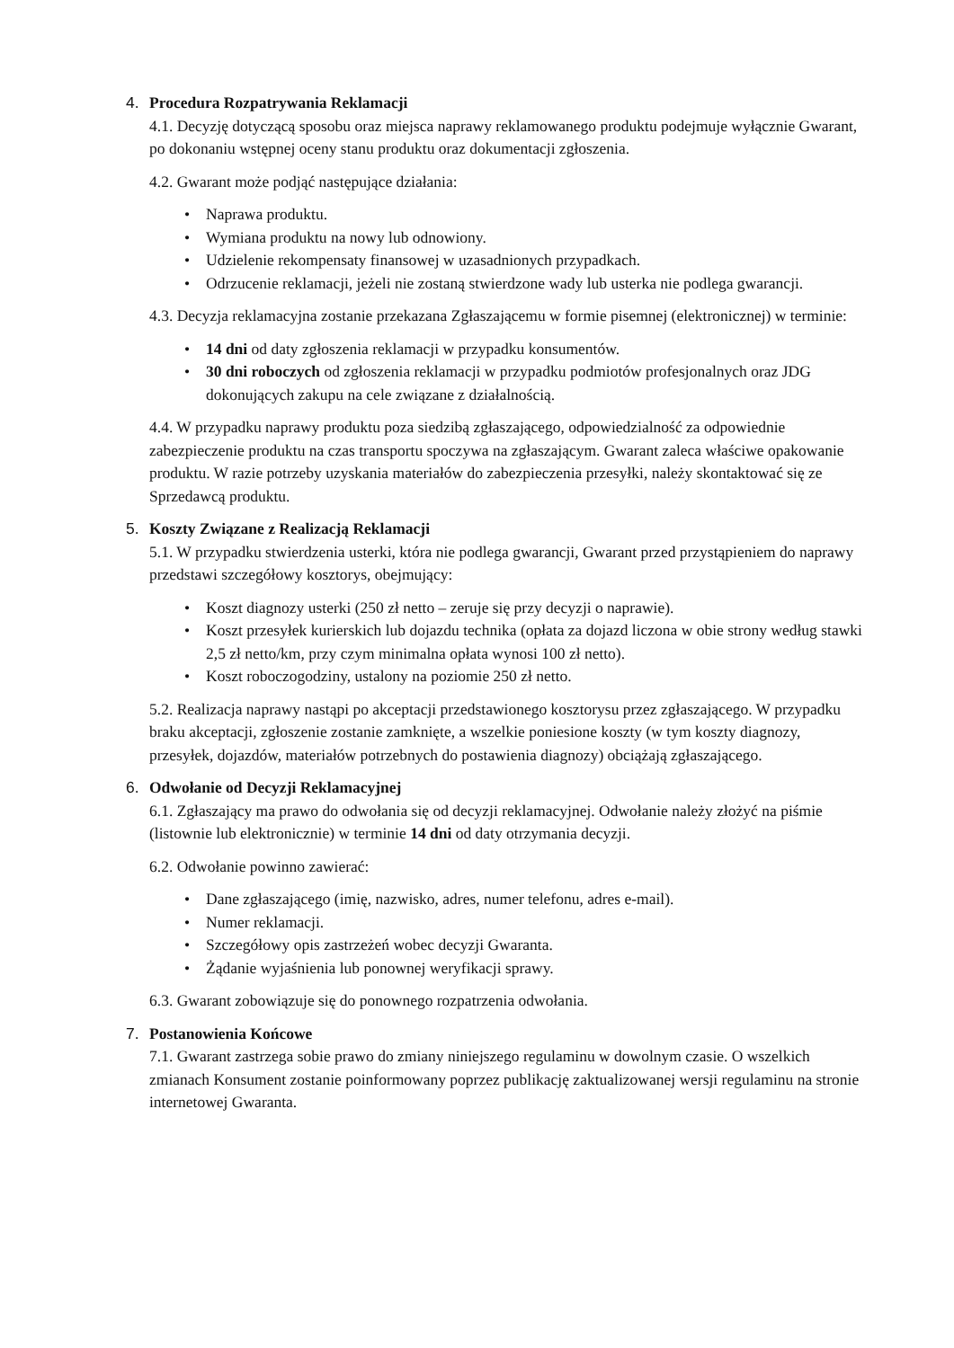4. Procedura Rozpatrywania Reklamacji
4.1. Decyzję dotyczącą sposobu oraz miejsca naprawy reklamowanego produktu podejmuje wyłącznie Gwarant, po dokonaniu wstępnej oceny stanu produktu oraz dokumentacji zgłoszenia.
4.2. Gwarant może podjąć następujące działania:
• Naprawa produktu.
• Wymiana produktu na nowy lub odnowiony.
• Udzielenie rekompensaty finansowej w uzasadnionych przypadkach.
• Odrzucenie reklamacji, jeżeli nie zostaną stwierdzone wady lub usterka nie podlega gwarancji.
4.3. Decyzja reklamacyjna zostanie przekazana Zgłaszającemu w formie pisemnej (elektronicznej) w terminie:
• 14 dni od daty zgłoszenia reklamacji w przypadku konsumentów.
• 30 dni roboczych od zgłoszenia reklamacji w przypadku podmiotów profesjonalnych oraz JDG dokonujących zakupu na cele związane z działalnością.
4.4. W przypadku naprawy produktu poza siedzibą zgłaszającego, odpowiedzialność za odpowiednie zabezpieczenie produktu na czas transportu spoczywa na zgłaszającym. Gwarant zaleca właściwe opakowanie produktu. W razie potrzeby uzyskania materiałów do zabezpieczenia przesyłki, należy skontaktować się ze Sprzedawcą produktu.
5. Koszty Związane z Realizacją Reklamacji
5.1. W przypadku stwierdzenia usterki, która nie podlega gwarancji, Gwarant przed przystąpieniem do naprawy przedstawi szczegółowy kosztorys, obejmujący:
• Koszt diagnozy usterki (250 zł netto – zeruje się przy decyzji o naprawie).
• Koszt przesyłek kurierskich lub dojazdu technika (opłata za dojazd liczona w obie strony według stawki 2,5 zł netto/km, przy czym minimalna opłata wynosi 100 zł netto).
• Koszt roboczogodziny, ustalony na poziomie 250 zł netto.
5.2. Realizacja naprawy nastąpi po akceptacji przedstawionego kosztorysu przez zgłaszającego. W przypadku braku akceptacji, zgłoszenie zostanie zamknięte, a wszelkie poniesione koszty (w tym koszty diagnozy, przesyłek, dojazdów, materiałów potrzebnych do postawienia diagnozy) obciążają zgłaszającego.
6. Odwołanie od Decyzji Reklamacyjnej
6.1. Zgłaszający ma prawo do odwołania się od decyzji reklamacyjnej. Odwołanie należy złożyć na piśmie (listownie lub elektronicznie) w terminie 14 dni od daty otrzymania decyzji.
6.2. Odwołanie powinno zawierać:
• Dane zgłaszającego (imię, nazwisko, adres, numer telefonu, adres e-mail).
• Numer reklamacji.
• Szczegółowy opis zastrzeżeń wobec decyzji Gwaranta.
• Żądanie wyjaśnienia lub ponownej weryfikacji sprawy.
6.3. Gwarant zobowiązuje się do ponownego rozpatrzenia odwołania.
7. Postanowienia Końcowe
7.1. Gwarant zastrzega sobie prawo do zmiany niniejszego regulaminu w dowolnym czasie. O wszelkich zmianach Konsument zostanie poinformowany poprzez publikację zaktualizowanej wersji regulaminu na stronie internetowej Gwaranta.